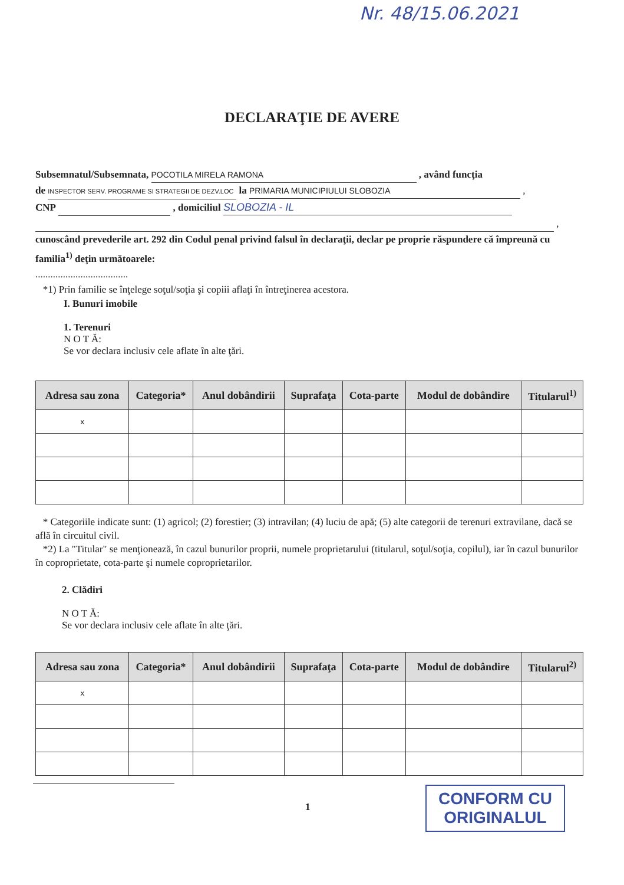Nr. 48/15.06.2021
DECLARAŢIE DE AVERE
Subsemnatul/Subsemnata, POCOTILA MIRELA RAMONA , având funcţia
de INSPECTOR SERV. PROGRAME SI STRATEGII DE DEZV.LOC la PRIMARIA MUNICIPIULUI SLOBOZIA ,
CNP , domiciliul SLOBOZIA - IL
,
cunoscând prevederile art. 292 din Codul penal privind falsul în declaraţii, declar pe proprie răspundere că împreună cu familia<sup>1)</sup> deţin următoarele:
.....................................
*1) Prin familie se înţelege soţul/soţia şi copiii aflaţi în întreţinerea acestora.
I. Bunuri imobile
1. Terenuri
N O T Ă:
Se vor declara inclusiv cele aflate în alte ţări.
| Adresa sau zona | Categoria* | Anul dobândirii | Suprafaţa | Cota-parte | Modul de dobândire | Titularul<sup>1)</sup> |
| --- | --- | --- | --- | --- | --- | --- |
| x | | | | | | |
* Categoriile indicate sunt: (1) agricol; (2) forestier; (3) intravilan; (4) luciu de apă; (5) alte categorii de terenuri extravilane, dacă se află în circuitul civil.
*2) La "Titular" se menţionează, în cazul bunurilor proprii, numele proprietarului (titularul, soţul/soţia, copilul), iar în cazul bunurilor în coproprietate, cota-parte şi numele coproprietarilor.
2. Clădiri
N O T Ă:
Se vor declara inclusiv cele aflate în alte ţări.
| Adresa sau zona | Categoria* | Anul dobândirii | Suprafaţa | Cota-parte | Modul de dobândire | Titularul<sup>2)</sup> |
| --- | --- | --- | --- | --- | --- | --- |
| x | | | | | | |
1
CONFORM CU
ORIGINALUL